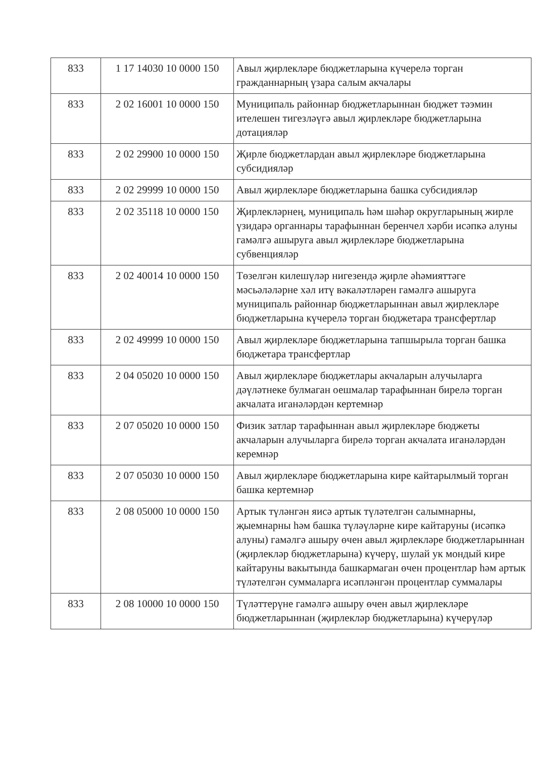| 833 | 1 17 14030 10 0000 150 | Авыл җирлекләре бюджетларына күчерелә торган гражданнарның үзара салым акчалары |
| 833 | 2 02 16001 10 0000 150 | Муниципаль районнар бюджетларыннан бюджет тәэмин ителешен тигезләүгә авыл җирлекләре бюджетларына дотацияләр |
| 833 | 2 02 29900 10 0000 150 | Җирле бюджетлардан авыл җирлекләре бюджетларына субсидияләр |
| 833 | 2 02 29999 10 0000 150 | Авыл җирлекләре бюджетларына башка субсидияләр |
| 833 | 2 02 35118 10 0000 150 | Җирлекләрнең, муниципаль һәм шәһәр округларының жирле үзидарә органнары тарафыннан беренчел хәрби исәпкә алуны гамәлгә ашыруга авыл җирлекләре бюджетларына субвенцияләр |
| 833 | 2 02 40014 10 0000 150 | Төзелгән килешүләр нигезендә җирле әһәмияттәге мәсьәләләрне хәл итү вәкаләтләрен гамәлгә ашыруга муниципаль районнар бюджетларыннан авыл җирлекләре бюджетларына күчерелә торган бюджетара трансфертлар |
| 833 | 2 02 49999 10 0000 150 | Авыл җирлекләре бюджетларына тапшырыла торган башка бюджетара трансфертлар |
| 833 | 2 04 05020 10 0000 150 | Авыл җирлекләре бюджетлары акчаларын алучыларга дәүләтнеке булмаган оешмалар тарафыннан бирелә торган акчалата иганәләрдән кертемнәр |
| 833 | 2 07 05020 10 0000 150 | Физик затлар тарафыннан авыл җирлекләре бюджеты акчаларын алучыларга бирелә торган акчалата иганәләрдән керемнәр |
| 833 | 2 07 05030 10 0000 150 | Авыл җирлекләре бюджетларына кире кайтарылмый торган башка кертемнәр |
| 833 | 2 08 05000 10 0000 150 | Артык түләнгән яисә артык түләтелгән салымнарны, җыемнарны һәм башка түләүләрне кире кайтаруны (исәпкә алуны) гамәлгә ашыру өчен авыл җирлекләре бюджетларыннан (җирлекләр бюджетларына) күчерү, шулай ук мондый кире кайтаруны вакытында башкармаган өчен процентлар һәм артык түләтелгән суммаларга исәпләнгән процентлар суммалары |
| 833 | 2 08 10000 10 0000 150 | Түләттерүне гамәлгә ашыру өчен авыл җирлекләре бюджетларыннан (җирлекләр бюджетларына) күчерүләр |